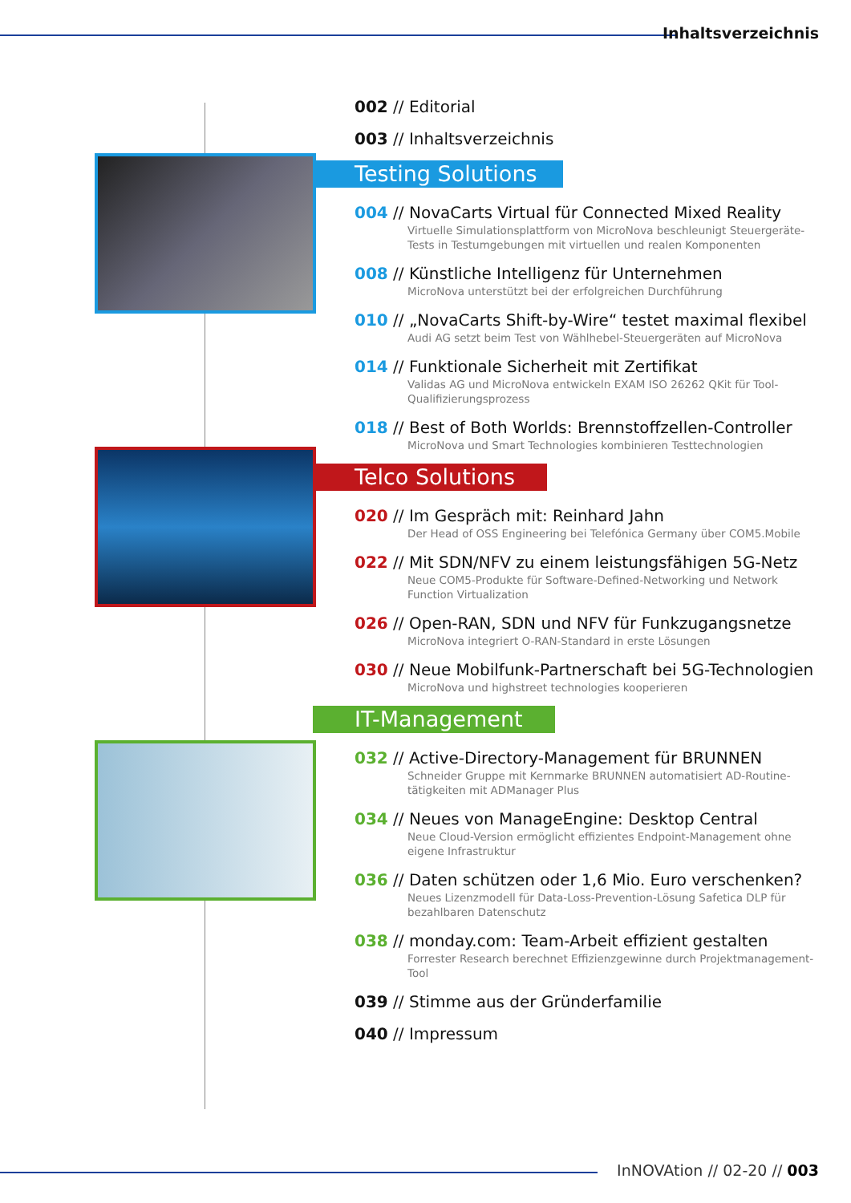Inhaltsverzeichnis
002 // Editorial
003 // Inhaltsverzeichnis
Testing Solutions
004 // NovaCarts Virtual für Connected Mixed Reality
Virtuelle Simulationsplattform von MicroNova beschleunigt Steuergeräte-Tests in Testumgebungen mit virtuellen und realen Komponenten
008 // Künstliche Intelligenz für Unternehmen
MicroNova unterstützt bei der erfolgreichen Durchführung
010 // „NovaCarts Shift-by-Wire“ testet maximal flexibel
Audi AG setzt beim Test von Wählhebel-Steuergeräten auf MicroNova
014 // Funktionale Sicherheit mit Zertifikat
Validas AG und MicroNova entwickeln EXAM ISO 26262 QKit für Tool-Qualifizierungsprozess
018 // Best of Both Worlds: Brennstoffzellen-Controller
MicroNova und Smart Technologies kombinieren Testtechnologien
Telco Solutions
020 // Im Gespräch mit: Reinhard Jahn
Der Head of OSS Engineering bei Telefónica Germany über COM5.Mobile
022 // Mit SDN/NFV zu einem leistungsfähigen 5G-Netz
Neue COM5-Produkte für Software-Defined-Networking und Network Function Virtualization
026 // Open-RAN, SDN und NFV für Funkzugangsnetze
MicroNova integriert O-RAN-Standard in erste Lösungen
030 // Neue Mobilfunk-Partnerschaft bei 5G-Technologien
MicroNova und highstreet technologies kooperieren
IT-Management
032 // Active-Directory-Management für BRUNNEN
Schneider Gruppe mit Kernmarke BRUNNEN automatisiert AD-Routine-tätigkeiten mit ADManager Plus
034 // Neues von ManageEngine: Desktop Central
Neue Cloud-Version ermöglicht effizientes Endpoint-Management ohne eigene Infrastruktur
036 // Daten schützen oder 1,6 Mio. Euro verschenken?
Neues Lizenzmodell für Data-Loss-Prevention-Lösung Safetica DLP für bezahlbaren Datenschutz
038 // monday.com: Team-Arbeit effizient gestalten
Forrester Research berechnet Effizienzgewinne durch Projektmanagement-Tool
039 // Stimme aus der Gründerfamilie
040 // Impressum
InNOVAtion // 02-20 // 003